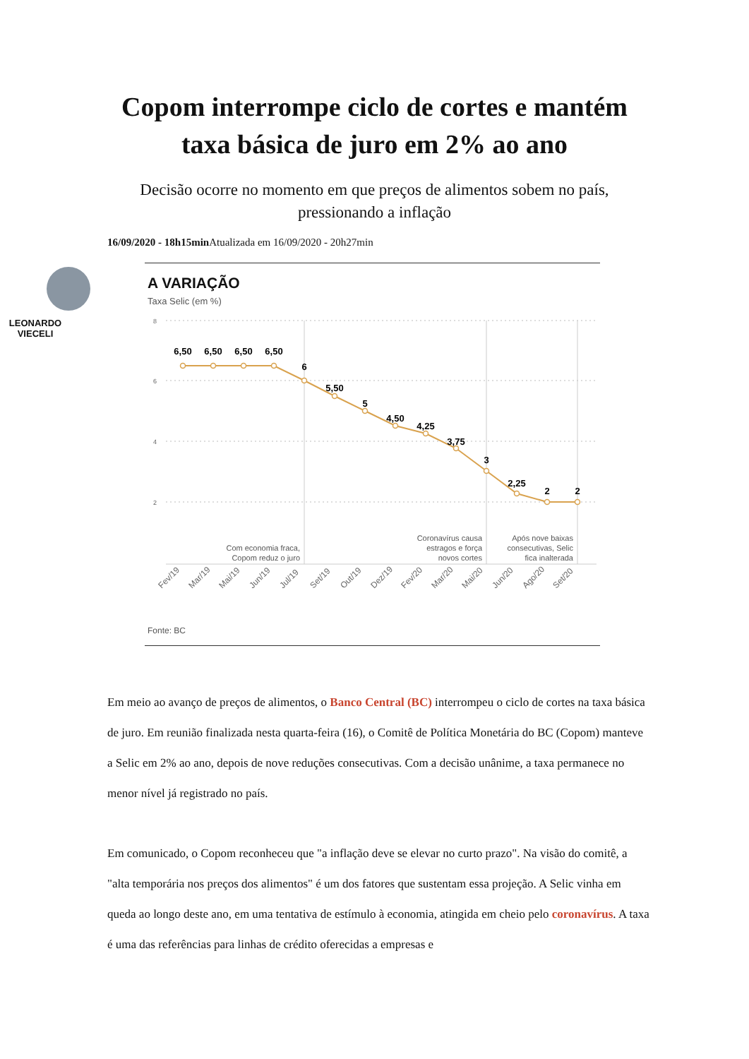Copom interrompe ciclo de cortes e mantém taxa básica de juro em 2% ao ano
Decisão ocorre no momento em que preços de alimentos sobem no país, pressionando a inflação
16/09/2020 - 18h15min Atualizada em 16/09/2020 - 20h27min
LEONARDO
VIECELI
A VARIAÇÃO
Taxa Selic (em %)
8
6
4
2
6,50
6,50
6,50
6,50
6
5,50
5
4,50
4,25
3,75
3
2,25
2
2
Com economia fraca,
Copom reduz o juro
Coronavírus causa
estragos e força
novos cortes
Após nove baixas
consecutivas, Selic
fica inalterada
Fev/19
Mar/19
Mai/19
Jun/19
Jul/19
Set/19
Out/19
Dez/19
Fev/20
Mar/20
Mai/20
Jun/20
Ago/20
Set/20
Fonte: BC
Em meio ao avanço de preços de alimentos, o Banco Central (BC) interrompeu o ciclo de cortes na taxa básica de juro. Em reunião finalizada nesta quarta-feira (16), o Comitê de Política Monetária do BC (Copom) manteve a Selic em 2% ao ano, depois de nove reduções consecutivas. Com a decisão unânime, a taxa permanece no menor nível já registrado no país.
Em comunicado, o Copom reconheceu que "a inflação deve se elevar no curto prazo". Na visão do comitê, a "alta temporária nos preços dos alimentos" é um dos fatores que sustentam essa projeção. A Selic vinha em queda ao longo deste ano, em uma tentativa de estímulo à economia, atingida em cheio pelo coronavírus. A taxa é uma das referências para linhas de crédito oferecidas a empresas e